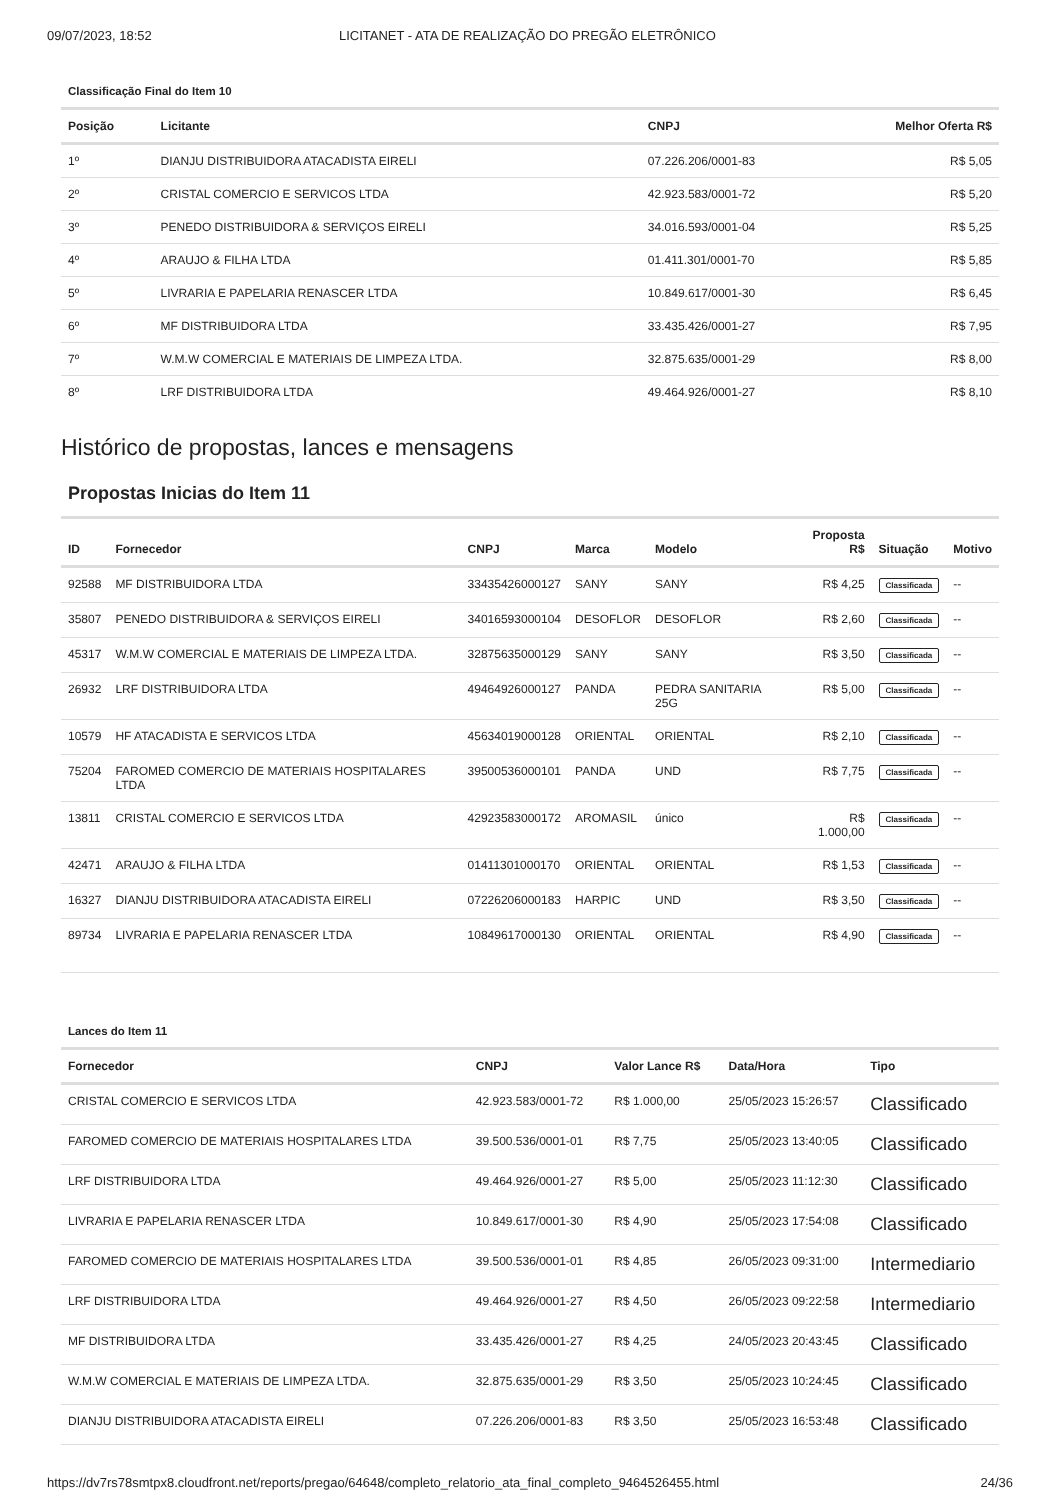09/07/2023, 18:52 LICITANET - ATA DE REALIZAÇÃO DO PREGÃO ELETRÔNICO
Classificação Final do Item 10
| Posição | Licitante | CNPJ | Melhor Oferta R$ |
| --- | --- | --- | --- |
| 1º | DIANJU DISTRIBUIDORA ATACADISTA EIRELI | 07.226.206/0001-83 | R$ 5,05 |
| 2º | CRISTAL COMERCIO E SERVICOS LTDA | 42.923.583/0001-72 | R$ 5,20 |
| 3º | PENEDO DISTRIBUIDORA & SERVIÇOS EIRELI | 34.016.593/0001-04 | R$ 5,25 |
| 4º | ARAUJO & FILHA LTDA | 01.411.301/0001-70 | R$ 5,85 |
| 5º | LIVRARIA E PAPELARIA RENASCER LTDA | 10.849.617/0001-30 | R$ 6,45 |
| 6º | MF DISTRIBUIDORA LTDA | 33.435.426/0001-27 | R$ 7,95 |
| 7º | W.M.W COMERCIAL E MATERIAIS DE LIMPEZA LTDA. | 32.875.635/0001-29 | R$ 8,00 |
| 8º | LRF DISTRIBUIDORA LTDA | 49.464.926/0001-27 | R$ 8,10 |
Histórico de propostas, lances e mensagens
Propostas Inicias do Item 11
| ID | Fornecedor | CNPJ | Marca | Modelo | Proposta R$ | Situação | Motivo |
| --- | --- | --- | --- | --- | --- | --- | --- |
| 92588 | MF DISTRIBUIDORA LTDA | 33435426000127 | SANY | SANY | R$ 4,25 | Classificada | -- |
| 35807 | PENEDO DISTRIBUIDORA & SERVIÇOS EIRELI | 34016593000104 | DESOFLOR | DESOFLOR | R$ 2,60 | Classificada | -- |
| 45317 | W.M.W COMERCIAL E MATERIAIS DE LIMPEZA LTDA. | 32875635000129 | SANY | SANY | R$ 3,50 | Classificada | -- |
| 26932 | LRF DISTRIBUIDORA LTDA | 49464926000127 | PANDA | PEDRA SANITARIA 25G | R$ 5,00 | Classificada | -- |
| 10579 | HF ATACADISTA E SERVICOS LTDA | 45634019000128 | ORIENTAL | ORIENTAL | R$ 2,10 | Classificada | -- |
| 75204 | FAROMED COMERCIO DE MATERIAIS HOSPITALARES LTDA | 39500536000101 | PANDA | UND | R$ 7,75 | Classificada | -- |
| 13811 | CRISTAL COMERCIO E SERVICOS LTDA | 42923583000172 | AROMASIL | único | R$ 1.000,00 | Classificada | -- |
| 42471 | ARAUJO & FILHA LTDA | 01411301000170 | ORIENTAL | ORIENTAL | R$ 1,53 | Classificada | -- |
| 16327 | DIANJU DISTRIBUIDORA ATACADISTA EIRELI | 07226206000183 | HARPIC | UND | R$ 3,50 | Classificada | -- |
| 89734 | LIVRARIA E PAPELARIA RENASCER LTDA | 10849617000130 | ORIENTAL | ORIENTAL | R$ 4,90 | Classificada | -- |
Lances do Item 11
| Fornecedor | CNPJ | Valor Lance R$ | Data/Hora | Tipo |
| --- | --- | --- | --- | --- |
| CRISTAL COMERCIO E SERVICOS LTDA | 42.923.583/0001-72 | R$ 1.000,00 | 25/05/2023 15:26:57 | Classificado |
| FAROMED COMERCIO DE MATERIAIS HOSPITALARES LTDA | 39.500.536/0001-01 | R$ 7,75 | 25/05/2023 13:40:05 | Classificado |
| LRF DISTRIBUIDORA LTDA | 49.464.926/0001-27 | R$ 5,00 | 25/05/2023 11:12:30 | Classificado |
| LIVRARIA E PAPELARIA RENASCER LTDA | 10.849.617/0001-30 | R$ 4,90 | 25/05/2023 17:54:08 | Classificado |
| FAROMED COMERCIO DE MATERIAIS HOSPITALARES LTDA | 39.500.536/0001-01 | R$ 4,85 | 26/05/2023 09:31:00 | Intermediario |
| LRF DISTRIBUIDORA LTDA | 49.464.926/0001-27 | R$ 4,50 | 26/05/2023 09:22:58 | Intermediario |
| MF DISTRIBUIDORA LTDA | 33.435.426/0001-27 | R$ 4,25 | 24/05/2023 20:43:45 | Classificado |
| W.M.W COMERCIAL E MATERIAIS DE LIMPEZA LTDA. | 32.875.635/0001-29 | R$ 3,50 | 25/05/2023 10:24:45 | Classificado |
| DIANJU DISTRIBUIDORA ATACADISTA EIRELI | 07.226.206/0001-83 | R$ 3,50 | 25/05/2023 16:53:48 | Classificado |
https://dv7rs78smtpx8.cloudfront.net/reports/pregao/64648/completo_relatorio_ata_final_completo_9464526455.html 24/36